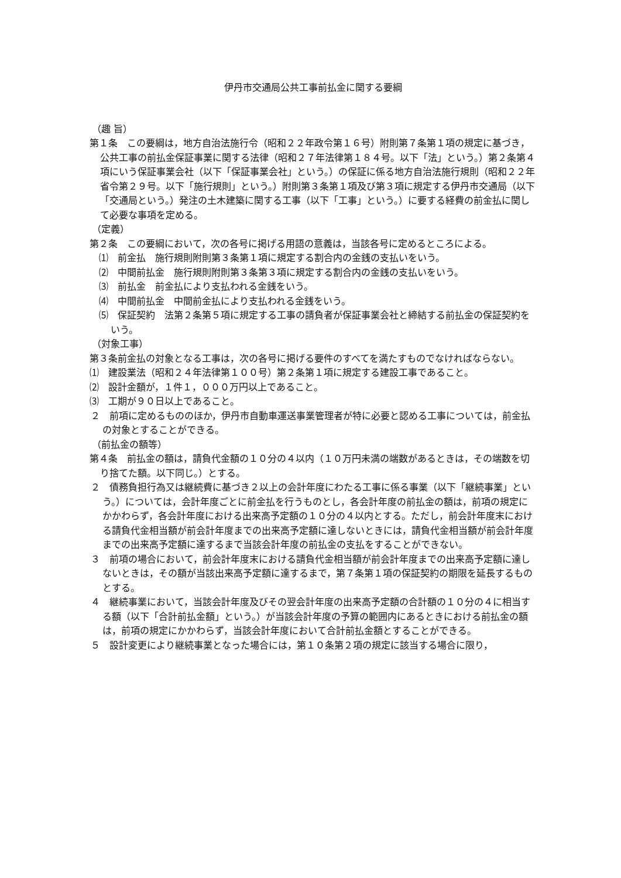伊丹市交通局公共工事前払金に関する要綱
（趣 旨）
第１条　この要綱は，地方自治法施行令（昭和２２年政令第１６号）附則第７条第１項の規定に基づき，公共工事の前払金保証事業に関する法律（昭和２７年法律第１８４号。以下「法」という。）第２条第４項にいう保証事業会社（以下「保証事業会社」という。）の保証に係る地方自治法施行規則（昭和２２年省令第２９号。以下「施行規則」という。）附則第３条第１項及び第３項に規定する伊丹市交通局（以下「交通局という。）発注の土木建築に関する工事（以下「工事」という。）に要する経費の前金払に関して必要な事項を定める。
（定義）
第２条　この要綱において，次の各号に掲げる用語の意義は，当該各号に定めるところによる。
⑴　前金払　施行規則附則第３条第１項に規定する割合内の金銭の支払いをいう。
⑵　中間前払金　施行規則附則第３条第３項に規定する割合内の金銭の支払いをいう。
⑶　前払金　前金払により支払われる金銭をいう。
⑷　中間前払金　中間前金払により支払われる金銭をいう。
⑸　保証契約　法第２条第５項に規定する工事の請負者が保証事業会社と締結する前払金の保証契約をいう。
（対象工事）
第３条前金払の対象となる工事は，次の各号に掲げる要件のすべてを満たすものでなければならない。
⑴　建設業法（昭和２４年法律第１００号）第２条第１項に規定する建設工事であること。
⑵　設計金額が，１件１，０００万円以上であること。
⑶　工期が９０日以上であること。
２　前項に定めるもののほか，伊丹市自動車運送事業管理者が特に必要と認める工事については，前金払の対象とすることができる。
（前払金の額等）
第４条　前払金の額は，請負代金額の１０分の４以内（１０万円未満の端数があるときは，その端数を切り捨てた額。以下同じ。）とする。
２　債務負担行為又は継続費に基づき２以上の会計年度にわたる工事に係る事業（以下「継続事業」という。）については，会計年度ごとに前金払を行うものとし，各会計年度の前払金の額は，前項の規定にかかわらず，各会計年度における出来高予定額の１０分の４以内とする。ただし，前会計年度末における請負代金相当額が前会計年度までの出来高予定額に達しないときには，請負代金相当額が前会計年度までの出来高予定額に達するまで当該会計年度の前払金の支払をすることができない。
３　前項の場合において，前会計年度末における請負代金相当額が前会計年度までの出来高予定額に達しないときは，その額が当該出来高予定額に達するまで，第７条第１項の保証契約の期限を延長するものとする。
４　継続事業において，当該会計年度及びその翌会計年度の出来高予定額の合計額の１０分の４に相当する額（以下「合計前払金額」という。）が当該会計年度の予算の範囲内にあるときにおける前払金の額は，前項の規定にかかわらず，当該会計年度において合計前払金額とすることができる。
５　設計変更により継続事業となった場合には，第１０条第２項の規定に該当する場合に限り，